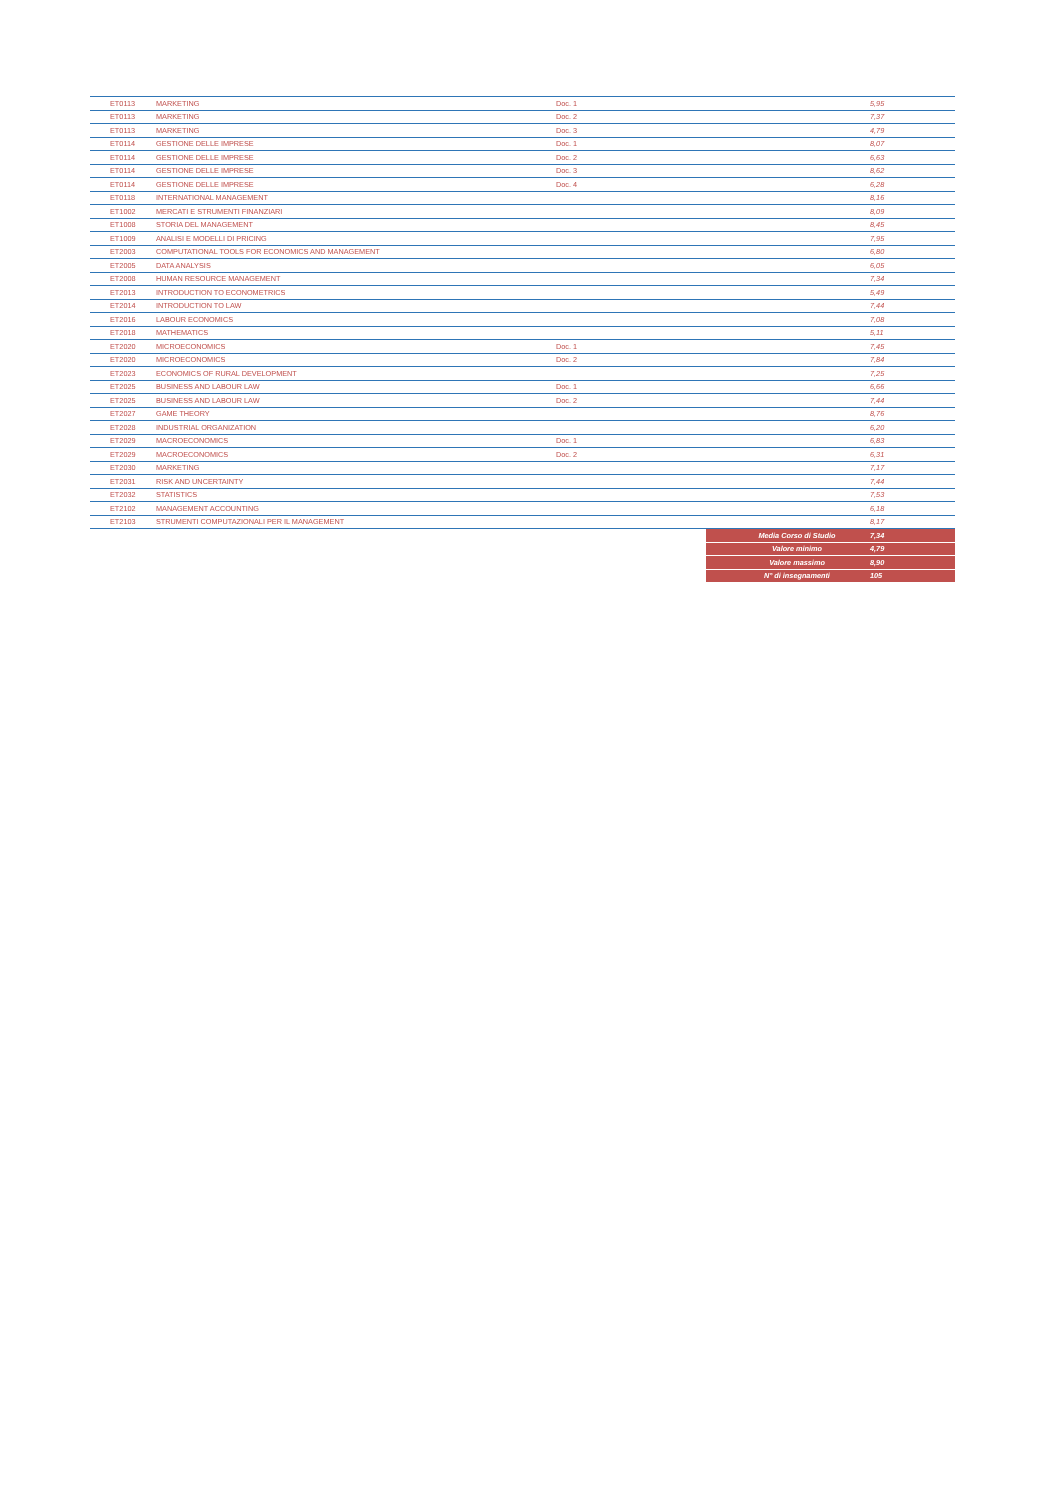| ET0113 | MARKETING | Doc. 1 | | 5,95 | |
| ET0113 | MARKETING | Doc. 2 | | 7,37 | |
| ET0113 | MARKETING | Doc. 3 | | 4,79 | |
| ET0114 | GESTIONE DELLE IMPRESE | Doc. 1 | | 8,07 | |
| ET0114 | GESTIONE DELLE IMPRESE | Doc. 2 | | 6,63 | |
| ET0114 | GESTIONE DELLE IMPRESE | Doc. 3 | | 8,62 | |
| ET0114 | GESTIONE DELLE IMPRESE | Doc. 4 | | 6,28 | |
| ET0118 | INTERNATIONAL MANAGEMENT | | | 8,16 | |
| ET1002 | MERCATI E STRUMENTI FINANZIARI | | | 8,09 | |
| ET1008 | STORIA DEL MANAGEMENT | | | 8,45 | |
| ET1009 | ANALISI E MODELLI DI PRICING | | | 7,95 | |
| ET2003 | COMPUTATIONAL TOOLS FOR ECONOMICS AND MANAGEMENT | | | 6,80 | |
| ET2005 | DATA ANALYSIS | | | 6,05 | |
| ET2008 | HUMAN RESOURCE MANAGEMENT | | | 7,34 | |
| ET2013 | INTRODUCTION TO ECONOMETRICS | | | 5,49 | |
| ET2014 | INTRODUCTION TO LAW | | | 7,44 | |
| ET2016 | LABOUR ECONOMICS | | | 7,08 | |
| ET2018 | MATHEMATICS | | | 5,11 | |
| ET2020 | MICROECONOMICS | Doc. 1 | | 7,45 | |
| ET2020 | MICROECONOMICS | Doc. 2 | | 7,84 | |
| ET2023 | ECONOMICS OF RURAL DEVELOPMENT | | | 7,25 | |
| ET2025 | BUSINESS AND LABOUR LAW | Doc. 1 | | 6,66 | |
| ET2025 | BUSINESS AND LABOUR LAW | Doc. 2 | | 7,44 | |
| ET2027 | GAME THEORY | | | 8,76 | |
| ET2028 | INDUSTRIAL ORGANIZATION | | | 6,20 | |
| ET2029 | MACROECONOMICS | Doc. 1 | | 6,83 | |
| ET2029 | MACROECONOMICS | Doc. 2 | | 6,31 | |
| ET2030 | MARKETING | | | 7,17 | |
| ET2031 | RISK AND UNCERTAINTY | | | 7,44 | |
| ET2032 | STATISTICS | | | 7,53 | |
| ET2102 | MANAGEMENT ACCOUNTING | | | 6,18 | |
| ET2103 | STRUMENTI COMPUTAZIONALI PER IL MANAGEMENT | | | 8,17 | |
| | | | Media Corso di Studio | 7,34 | |
| | | | Valore minimo | 4,79 | |
| | | | Valore massimo | 8,90 | |
| | | | N° di insegnamenti | 105 | |